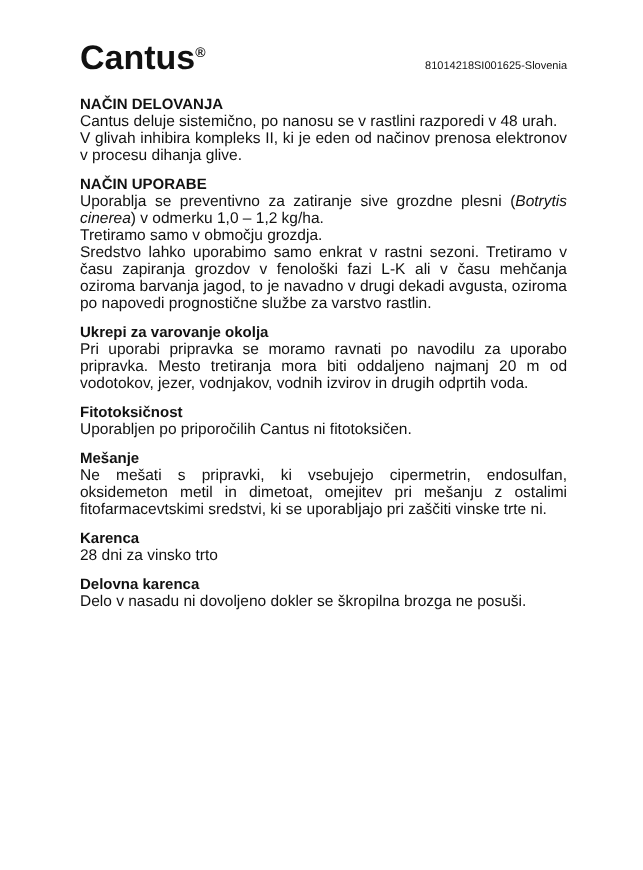Cantus<sup>®</sup>
81014218SI001625-Slovenia
NAČIN DELOVANJA
Cantus deluje sistemično, po nanosu se v rastlini razporedi v 48 urah.
V glivah inhibira kompleks II, ki je eden od načinov prenosa elektronov v procesu dihanja glive.
NAČIN UPORABE
Uporablja se preventivno za zatiranje sive grozdne plesni (Botrytis cinerea) v odmerku 1,0 – 1,2 kg/ha.
Tretiramo samo v območju grozdja.
Sredstvo lahko uporabimo samo enkrat v rastni sezoni. Tretiramo v času zapiranja grozdov v fenološki fazi L-K ali v času mehčanja oziroma barvanja jagod, to je navadno v drugi dekadi avgusta, oziroma po napovedi prognostične službe za varstvo rastlin.
Ukrepi za varovanje okolja
Pri uporabi pripravka se moramo ravnati po navodilu za uporabo pripravka. Mesto tretiranja mora biti oddaljeno najmanj 20 m od vodotokov, jezer, vodnjakov, vodnih izvirov in drugih odprtih voda.
Fitotoksičnost
Uporabljen po priporočilih Cantus ni fitotoksičen.
Mešanje
Ne mešati s pripravki, ki vsebujejo cipermetrin, endosulfan, oksidemeton metil in dimetoat, omejitev pri mešanju z ostalimi fitofarmacevtskimi sredstvi, ki se uporabljajo pri zaščiti vinske trte ni.
Karenca
28 dni za vinsko trto
Delovna karenca
Delo v nasadu ni dovoljeno dokler se škropilna brozga ne posuši.